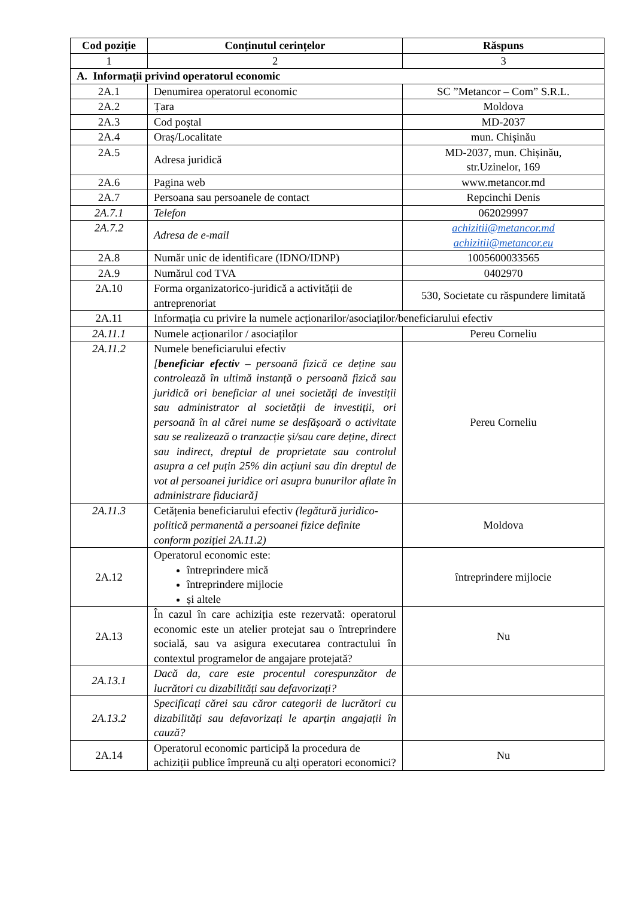| Cod poziție | Conținutul cerințelor | Răspuns |
| --- | --- | --- |
| 1 | 2 | 3 |
| A. Informații privind operatorul economic | | |
| 2A.1 | Denumirea operatorul economic | SC ”Metancor – Com” S.R.L. |
| 2A.2 | Țara | Moldova |
| 2A.3 | Cod poștal | MD-2037 |
| 2A.4 | Oraș/Localitate | mun. Chișinău |
| 2A.5 | Adresa juridică | MD-2037, mun. Chișinău, str.Uzinelor, 169 |
| 2A.6 | Pagina web | www.metancor.md |
| 2A.7 | Persoana sau persoanele de contact | Repcinchi Denis |
| 2A.7.1 | Telefon | 062029997 |
| 2A.7.2 | Adresa de e-mail | achizitii@metancor.md achizitii@metancor.eu |
| 2A.8 | Număr unic de identificare (IDNO/IDNP) | 1005600033565 |
| 2A.9 | Numărul cod TVA | 0402970 |
| 2A.10 | Forma organizatorico-juridică a activității de antreprenoriat | 530, Societate cu răspundere limitată |
| 2A.11 | Informația cu privire la numele acționarilor/asociaților/beneficiarului efectiv | |
| 2A.11.1 | Numele acționarilor / asociaților | Pereu Corneliu |
| 2A.11.2 | Numele beneficiarului efectiv [ beneficiar efectiv – persoană fizică ce deține sau controlează în ultimă instanță o persoană fizică sau juridică ori beneficiar al unei societăți de investiții sau administrator al societății de investiții, ori persoană în al cărei nume se desfășoară o activitate sau se realizează o tranzacție și/sau care deține, direct sau indirect, dreptul de proprietate sau controlul asupra a cel puțin 25% din acțiuni sau din dreptul de vot al persoanei juridice ori asupra bunurilor aflate în administrare fiduciară] | Pereu Corneliu |
| 2A.11.3 | Cetățenia beneficiarului efectiv (legătură juridico-politică permanentă a persoanei fizice definite conform poziției 2A.11.2) | Moldova |
| 2A.12 | Operatorul economic este: întreprindere mică întreprindere mijlocie și altele | întreprindere mijlocie |
| 2A.13 | În cazul în care achiziția este rezervată: operatorul economic este un atelier protejat sau o întreprindere socială, sau va asigura executarea contractului în contextul programelor de angajare protejată? | Nu |
| 2A.13.1 | Dacă da, care este procentul corespunzător de lucrători cu dizabilități sau defavorizați? | |
| 2A.13.2 | Specificați cărei sau căror categorii de lucrători cu dizabilități sau defavorizați le aparțin angajații în cauză? | |
| 2A.14 | Operatorul economic participă la procedura de achiziții publice împreună cu alți operatori economici? | Nu |